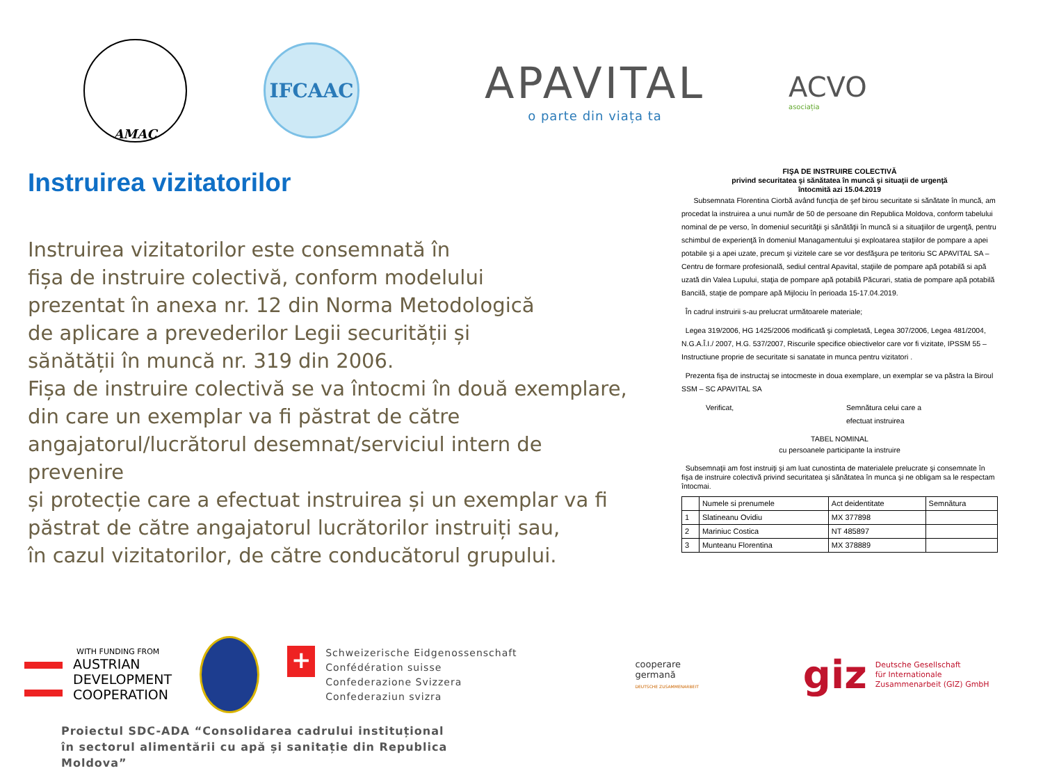AMAC
IFCAAC
APAVITAL
o parte din viața ta
ACVO
asociația
Instruirea vizitatorilor
Instruirea vizitatorilor este consemnată în
fișa de instruire colectivă, conform modelului
prezentat în anexa nr. 12 din Norma Metodologică
de aplicare a prevederilor Legii securității și
sănătății în muncă nr. 319 din 2006.
Fișa de instruire colectivă se va întocmi în două exemplare,
din care un exemplar va fi păstrat de către
angajatorul/lucrătorul desemnat/serviciul intern de prevenire
și protecție care a efectuat instruirea și un exemplar va fi
păstrat de către angajatorul lucrătorilor instruiți sau,
în cazul vizitatorilor, de către conducătorul grupului.
FIŞA DE INSTRUIRE COLECTIVĂ
privind securitatea şi sănătatea în muncă şi situaţii de urgenţă
întocmită azi 15.04.2019
Subsemnata Florentina Ciorbă având funcţia de şef birou securitate si sănătate în muncă, am procedat la instruirea a unui număr de 50 de persoane din Republica Moldova, conform tabelului nominal de pe verso, în domeniul securităţii şi sănătăţii în muncă si a situaţiilor de urgenţă, pentru schimbul de experienţă în domeniul Managamentului şi exploatarea staţiilor de pompare a apei potabile şi a apei uzate, precum şi vizitele care se vor desfăşura pe teritoriu SC APAVITAL SA – Centru de formare profesională, sediul central Apavital, staţiile de pompare apă potabilă si apă uzată din Valea Lupului, staţia de pompare apă potabilă Păcurari, statia de pompare apă potabilă Bancilă, staţie de pompare apă Mijlociu în perioada 15-17.04.2019.
În cadrul instruirii s-au prelucrat următoarele materiale;
Legea 319/2006, HG 1425/2006 modificată şi completată, Legea 307/2006, Legea 481/2004, N.G.A.Î.I./ 2007, H.G. 537/2007, Riscurile specifice obiectivelor care vor fi vizitate, IPSSM 55 – Instructiune proprie de securitate si sanatate in munca pentru vizitatori .
Prezenta fişa de instructaj se intocmeste in doua exemplare, un exemplar se va păstra la Biroul SSM – SC APAVITAL SA
Verificat, Semnătura celui care a
efectuat instruirea
TABEL NOMINAL
cu persoanele participante la instruire
Subsemnaţii am fost instruiţi şi am luat cunostinta de materialele prelucrate şi consemnate în fişa de instruire colectivă privind securitatea şi sănătatea în munca şi ne obligam sa le respectam întocmai.
| | Numele si prenumele | Act deidentitate | Semnătura |
| --- | --- | --- | --- |
| 1 | Slatineanu Ovidiu | MX 377898 | |
| 2 | Mariniuc Costica | NT 485897 | |
| 3 | Munteanu Florentina | MX 378889 | |
WITH FUNDING FROM
AUSTRIAN
DEVELOPMENT
COOPERATION
+
Schweizerische Eidgenossenschaft
Confédération suisse
Confederazione Svizzera
Confederaziun svizra
cooperare
germană
DEUTSCHE ZUSAMMENARBEIT
giz Deutsche Gesellschaft
für Internationale
Zusammenarbeit (GIZ) GmbH
Proiectul SDC-ADA “Consolidarea cadrului instituțional în sectorul alimentării cu apă și sanitație din Republica Moldova”